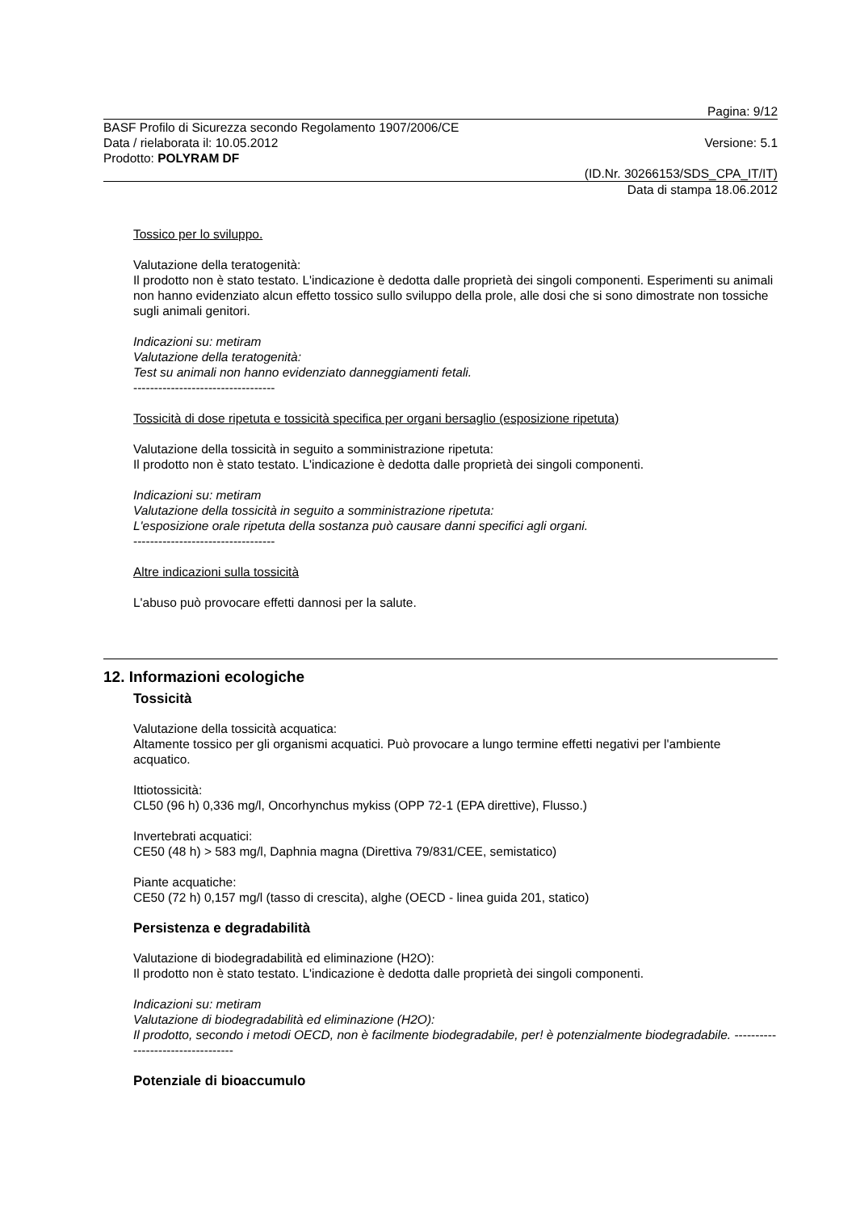Pagina: 9/12
BASF Profilo di Sicurezza secondo Regolamento 1907/2006/CE
Data / rielaborata il: 10.05.2012 Versione: 5.1
Prodotto: POLYRAM DF
(ID.Nr. 30266153/SDS_CPA_IT/IT)
Data di stampa 18.06.2012
Tossico per lo sviluppo.
Valutazione della teratogenità:
Il prodotto non è stato testato. L'indicazione è dedotta dalle proprietà dei singoli componenti. Esperimenti su animali non hanno evidenziato alcun effetto tossico sullo sviluppo della prole, alle dosi che si sono dimostrate non tossiche sugli animali genitori.
Indicazioni su: metiram
Valutazione della teratogenità:
Test su animali non hanno evidenziato danneggiamenti fetali.
----------------------------------
Tossicità di dose ripetuta e tossicità specifica per organi bersaglio (esposizione ripetuta)
Valutazione della tossicità in seguito a somministrazione ripetuta:
Il prodotto non è stato testato. L'indicazione è dedotta dalle proprietà dei singoli componenti.
Indicazioni su: metiram
Valutazione della tossicità in seguito a somministrazione ripetuta:
L'esposizione orale ripetuta della sostanza può causare danni specifici agli organi.
----------------------------------
Altre indicazioni sulla tossicità
L'abuso può provocare effetti dannosi per la salute.
12. Informazioni ecologiche
Tossicità
Valutazione della tossicità acquatica:
Altamente tossico per gli organismi acquatici. Può provocare a lungo termine effetti negativi per l'ambiente acquatico.
Ittiotossicità:
CL50 (96 h) 0,336 mg/l, Oncorhynchus mykiss (OPP 72-1 (EPA direttive), Flusso.)
Invertebrati acquatici:
CE50 (48 h) > 583 mg/l, Daphnia magna (Direttiva 79/831/CEE, semistatico)
Piante acquatiche:
CE50 (72 h) 0,157 mg/l (tasso di crescita), alghe (OECD - linea guida 201, statico)
Persistenza e degradabilità
Valutazione di biodegradabilità ed eliminazione (H2O):
Il prodotto non è stato testato. L'indicazione è dedotta dalle proprietà dei singoli componenti.
Indicazioni su: metiram
Valutazione di biodegradabilità ed eliminazione (H2O):
Il prodotto, secondo i metodi OECD, non è facilmente biodegradabile, per! è potenzialmente biodegradabile. ----------------------------------
Potenziale di bioaccumulo